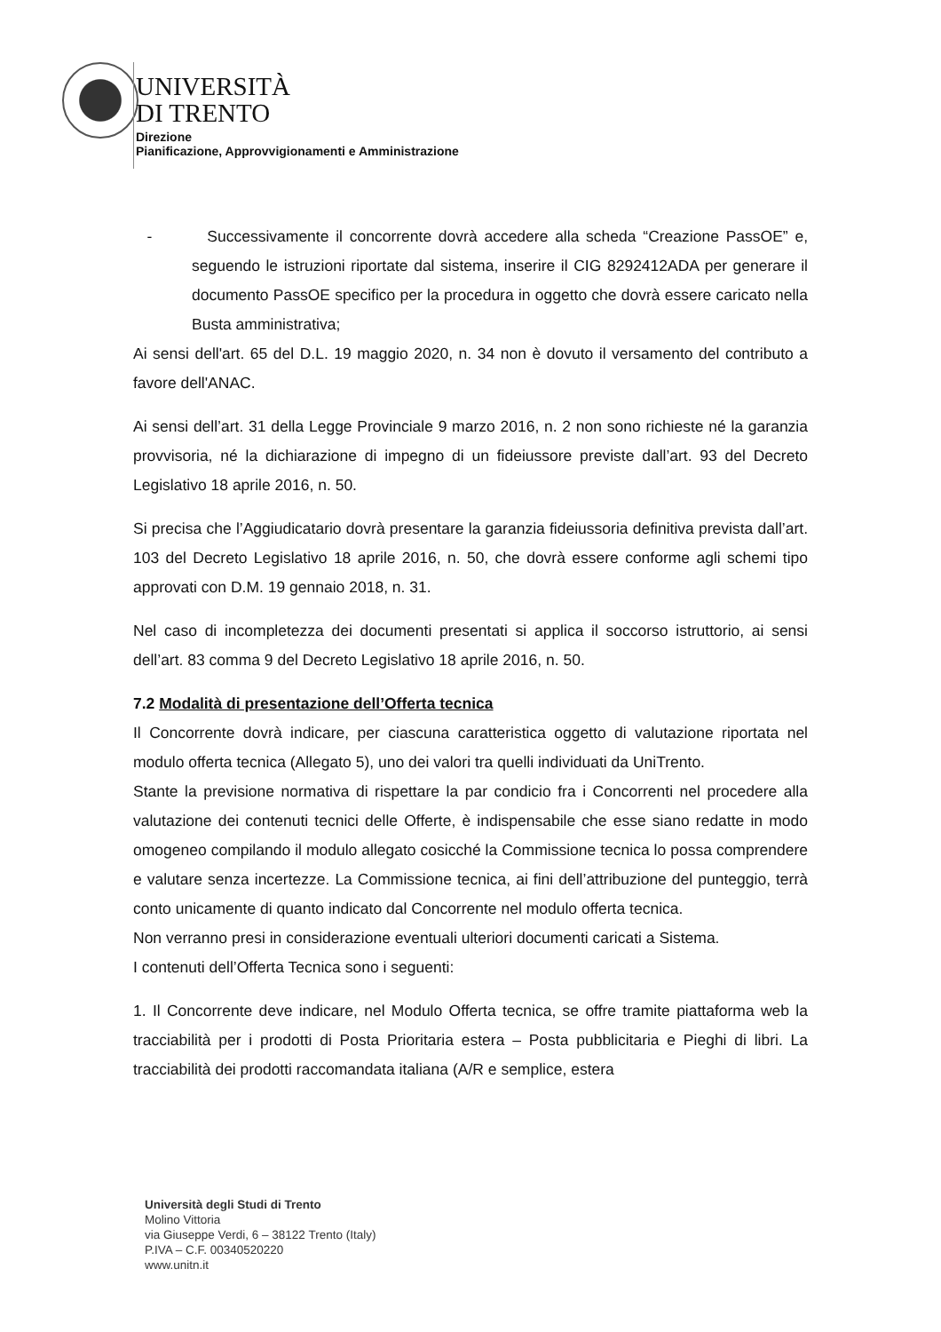UNIVERSITÀ
DI TRENTO
Direzione
Pianificazione, Approvvigionamenti e Amministrazione
- Successivamente il concorrente dovrà accedere alla scheda “Creazione PassOE” e, seguendo le istruzioni riportate dal sistema, inserire il CIG 8292412ADA per generare il documento PassOE specifico per la procedura in oggetto che dovrà essere caricato nella Busta amministrativa;
Ai sensi dell'art. 65 del D.L. 19 maggio 2020, n. 34 non è dovuto il versamento del contributo a favore dell'ANAC.
Ai sensi dell’art. 31 della Legge Provinciale 9 marzo 2016, n. 2 non sono richieste né la garanzia provvisoria, né la dichiarazione di impegno di un fideiussore previste dall’art. 93 del Decreto Legislativo 18 aprile 2016, n. 50.
Si precisa che l’Aggiudicatario dovrà presentare la garanzia fideiussoria definitiva prevista dall’art. 103 del Decreto Legislativo 18 aprile 2016, n. 50, che dovrà essere conforme agli schemi tipo approvati con D.M. 19 gennaio 2018, n. 31.
Nel caso di incompletezza dei documenti presentati si applica il soccorso istruttorio, ai sensi dell’art. 83 comma 9 del Decreto Legislativo 18 aprile 2016, n. 50.
7.2 Modalità di presentazione dell’Offerta tecnica
Il Concorrente dovrà indicare, per ciascuna caratteristica oggetto di valutazione riportata nel modulo offerta tecnica (Allegato 5), uno dei valori tra quelli individuati da UniTrento.
Stante la previsione normativa di rispettare la par condicio fra i Concorrenti nel procedere alla valutazione dei contenuti tecnici delle Offerte, è indispensabile che esse siano redatte in modo omogeneo compilando il modulo allegato cosicché la Commissione tecnica lo possa comprendere e valutare senza incertezze. La Commissione tecnica, ai fini dell’attribuzione del punteggio, terrà conto unicamente di quanto indicato dal Concorrente nel modulo offerta tecnica.
Non verranno presi in considerazione eventuali ulteriori documenti caricati a Sistema.
I contenuti dell’Offerta Tecnica sono i seguenti:
1. Il Concorrente deve indicare, nel Modulo Offerta tecnica, se offre tramite piattaforma web la tracciabilità per i prodotti di Posta Prioritaria estera – Posta pubblicitaria e Pieghi di libri. La tracciabilità dei prodotti raccomandata italiana (A/R e semplice, estera
Università degli Studi di Trento
Molino Vittoria
via Giuseppe Verdi, 6 – 38122 Trento (Italy)
P.IVA – C.F. 00340520220
www.unitn.it